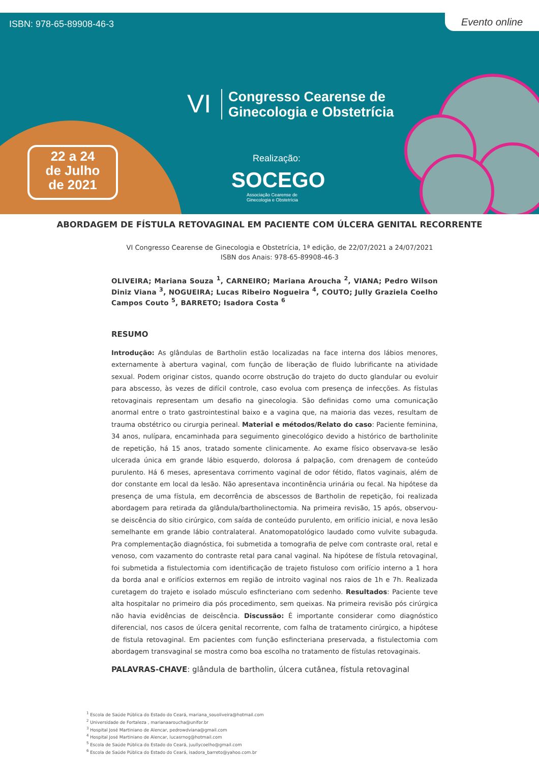ISBN: 978-65-89908-46-3 Evento online
VI
Congresso Cearense de
Ginecologia e Obstetrícia
22 a 24
de Julho
de 2021
Realização:
SOCEGO
Associação Cearense de
Ginecologia e Obstetrícia
ABORDAGEM DE FÍSTULA RETOVAGINAL EM PACIENTE COM ÚLCERA GENITAL RECORRENTE
VI Congresso Cearense de Ginecologia e Obstetrícia, 1ª edição, de 22/07/2021 a 24/07/2021
ISBN dos Anais: 978-65-89908-46-3
OLIVEIRA; Mariana Souza <sup>1</sup>, CARNEIRO; Mariana Aroucha <sup>2</sup>, VIANA; Pedro Wilson Diniz Viana <sup>3</sup>, NOGUEIRA; Lucas Ribeiro Nogueira <sup>4</sup>, COUTO; Jully Graziela Coelho Campos Couto <sup>5</sup>, BARRETO; Isadora Costa <sup>6</sup>
RESUMO
Introdução: As glândulas de Bartholin estão localizadas na face interna dos lábios menores, externamente à abertura vaginal, com função de liberação de fluido lubrificante na atividade sexual. Podem originar cistos, quando ocorre obstrução do trajeto do ducto glandular ou evoluir para abscesso, às vezes de difícil controle, caso evolua com presença de infecções. As fístulas retovaginais representam um desafio na ginecologia. São definidas como uma comunicação anormal entre o trato gastrointestinal baixo e a vagina que, na maioria das vezes, resultam de trauma obstétrico ou cirurgia perineal. Material e métodos/Relato do caso: Paciente feminina, 34 anos, nulípara, encaminhada para seguimento ginecológico devido a histórico de bartholinite de repetição, há 15 anos, tratado somente clinicamente. Ao exame físico observava-se lesão ulcerada única em grande lábio esquerdo, dolorosa á palpação, com drenagem de conteúdo purulento. Há 6 meses, apresentava corrimento vaginal de odor fétido, flatos vaginais, além de dor constante em local da lesão. Não apresentava incontinência urinária ou fecal. Na hipótese da presença de uma fístula, em decorrência de abscessos de Bartholin de repetição, foi realizada abordagem para retirada da glândula/bartholinectomia. Na primeira revisão, 15 após, observou-se deiscência do sítio cirúrgico, com saída de conteúdo purulento, em orifício inicial, e nova lesão semelhante em grande lábio contralateral. Anatomopatológico laudado como vulvite subaguda. Pra complementação diagnóstica, foi submetida a tomografia de pelve com contraste oral, retal e venoso, com vazamento do contraste retal para canal vaginal. Na hipótese de fístula retovaginal, foi submetida a fistulectomia com identificação de trajeto fistuloso com orifício interno a 1 hora da borda anal e orifícios externos em região de introito vaginal nos raios de 1h e 7h. Realizada curetagem do trajeto e isolado músculo esfincteriano com sedenho. Resultados: Paciente teve alta hospitalar no primeiro dia pós procedimento, sem queixas. Na primeira revisão pós cirúrgica não havia evidências de deiscência. Discussão: É importante considerar como diagnóstico diferencial, nos casos de úlcera genital recorrente, com falha de tratamento cirúrgico, a hipótese de fistula retovaginal. Em pacientes com função esfincteriana preservada, a fistulectomia com abordagem transvaginal se mostra como boa escolha no tratamento de fístulas retovaginais.
PALAVRAS-CHAVE: glândula de bartholin, úlcera cutânea, fístula retovaginal
<sup>1</sup> Escola de Saúde Pública do Estado do Ceará, mariana_souoliveira@hotmail.com
<sup>2</sup> Universidade de Fortaleza , marianaaroucha@unifor.br
<sup>3</sup> Hospital José Martiniano de Alencar, pedrowdviana@gmail.com
<sup>4</sup> Hospital José Martiniano de Alencar, lucasrnog@hotmail.com
<sup>5</sup> Escola de Saúde Pública do Estado do Ceará, juullycoelho@gmail.com
<sup>6</sup> Escola de Saúde Pública do Estado do Ceará, isadora_barreto@yahoo.com.br